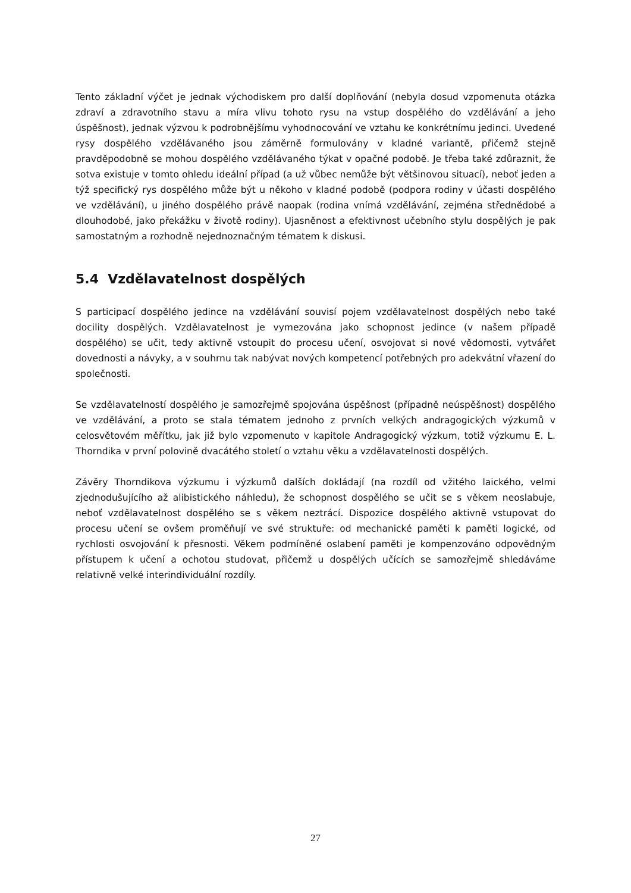Tento základní výčet je jednak východiskem pro další doplňování (nebyla dosud vzpomenuta otázka zdraví a zdravotního stavu a míra vlivu tohoto rysu na vstup dospělého do vzdělávání a jeho úspěšnost), jednak výzvou k podrobnějšímu vyhodnocování ve vztahu ke konkrétnímu jedinci. Uvedené rysy dospělého vzdělávaného jsou záměrně formulovány v kladné variantě, přičemž stejně pravděpodobně se mohou dospělého vzdělávaného týkat v opačné podobě. Je třeba také zdůraznit, že sotva existuje v tomto ohledu ideální případ (a už vůbec nemůže být většinovou situací), neboť jeden a týž specifický rys dospělého může být u někoho v kladné podobě (podpora rodiny v účasti dospělého ve vzdělávání), u jiného dospělého právě naopak (rodina vnímá vzdělávání, zejména střednědobé a dlouhodobé, jako překážku v životě rodiny). Ujasněnost a efektivnost učebního stylu dospělých je pak samostatným a rozhodně nejednoznačným tématem k diskusi.
5.4 Vzdělavatelnost dospělých
S participací dospělého jedince na vzdělávání souvisí pojem vzdělavatelnost dospělých nebo také docility dospělých. Vzdělavatelnost je vymezována jako schopnost jedince (v našem případě dospělého) se učit, tedy aktivně vstoupit do procesu učení, osvojovat si nové vědomosti, vytvářet dovednosti a návyky, a v souhrnu tak nabývat nových kompetencí potřebných pro adekvátní vřazení do společnosti.
Se vzdělavatelností dospělého je samozřejmě spojována úspěšnost (případně neúspěšnost) dospělého ve vzdělávání, a proto se stala tématem jednoho z prvních velkých andragogických výzkumů v celosvětovém měřítku, jak již bylo vzpomenuto v kapitole Andragogický výzkum, totiž výzkumu E. L. Thorndika v první polovině dvacátého století o vztahu věku a vzdělavatelnosti dospělých.
Závěry Thorndikova výzkumu i výzkumů dalších dokládají (na rozdíl od vžitého laického, velmi zjednodušujícího až alibistického náhledu), že schopnost dospělého se učit se s věkem neoslabuje, neboť vzdělavatelnost dospělého se s věkem neztrácí. Dispozice dospělého aktivně vstupovat do procesu učení se ovšem proměňují ve své struktuře: od mechanické paměti k paměti logické, od rychlosti osvojování k přesnosti. Věkem podmíněné oslabení paměti je kompenzováno odpovědným přístupem k učení a ochotou studovat, přičemž u dospělých učících se samozřejmě shledáváme relativně velké interindividuální rozdíly.
27